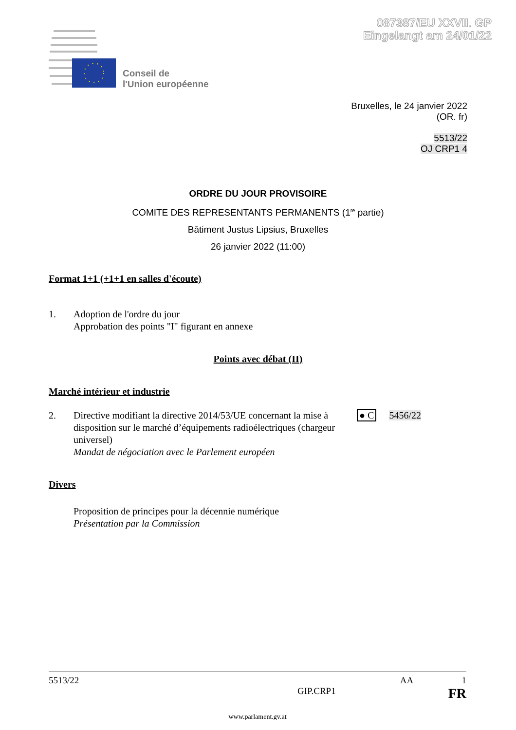087387/EU XXVII. GP
Eingelangt am 24/01/22
Conseil de
l'Union européenne
Bruxelles, le 24 janvier 2022
(OR. fr)
5513/22
OJ CRP1 4
ORDRE DU JOUR PROVISOIRE
COMITE DES REPRESENTANTS PERMANENTS (1<sup>re</sup> partie)
Bâtiment Justus Lipsius, Bruxelles
26 janvier 2022 (11:00)
Format 1+1 (+1+1 en salles d'écoute)
1. Adoption de l'ordre du jour
Approbation des points "I" figurant en annexe
Points avec débat (II)
Marché intérieur et industrie
2. Directive modifiant la directive 2014/53/UE concernant la mise à disposition sur le marché d’équipements radioélectriques (chargeur universel)
Mandat de négociation avec le Parlement européen
● C 5456/22
Divers
Proposition de principes pour la décennie numérique
Présentation par la Commission
5513/22 AA 1
GIP.CRP1 FR
www.parlament.gv.at